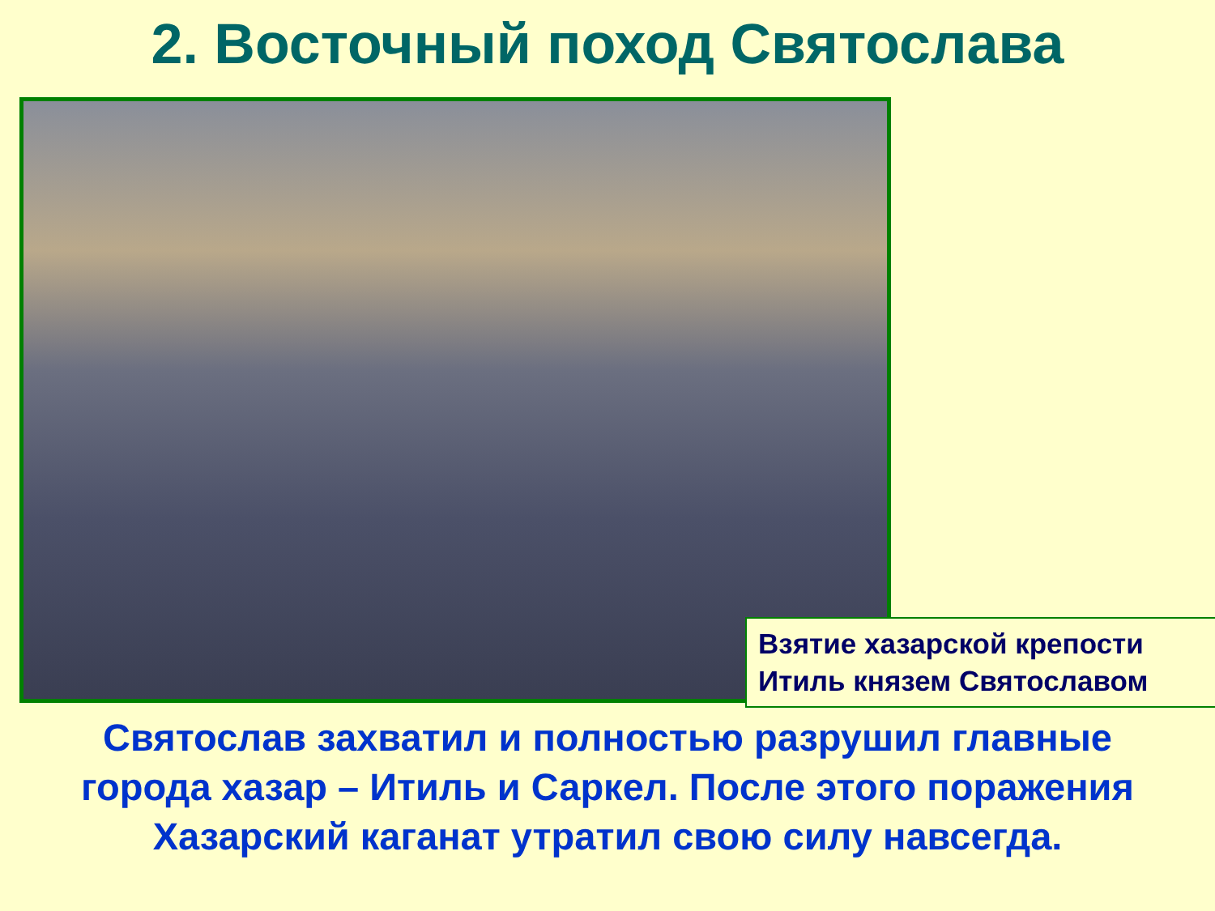2. Восточный поход Святослава
Взятие хазарской крепости
Итиль князем Святославом
Святослав захватил и полностью разрушил главные
города хазар – Итиль и Саркел. После этого поражения
Хазарский каганат утратил свою силу навсегда.